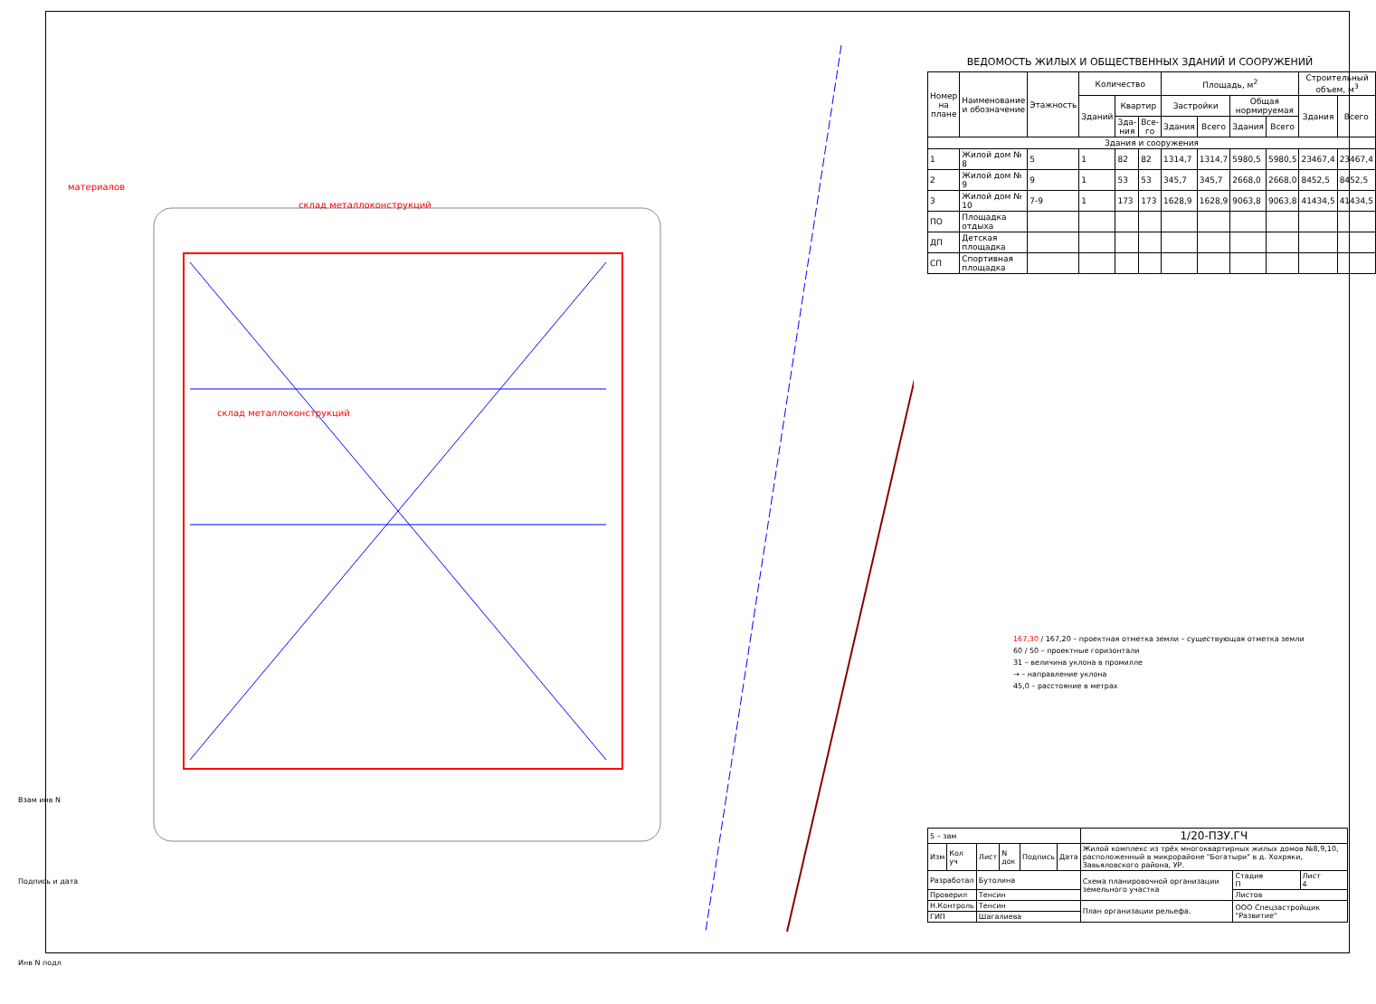склад металлоконструкций
склад металлоконструкций
материалов
ВЕДОМОСТЬ ЖИЛЫХ И ОБЩЕСТВЕННЫХ ЗДАНИЙ И СООРУЖЕНИЙ
| Номер на плане | Наименование и обозначение | Этажность | Количество | | | Площадь, м<sup>2</sup> | | | | Строительный объем, м<sup>3</sup> | |
| --- | --- | --- | --- | --- | --- | --- | --- | --- | --- | --- | --- |
| | | | Зданий | Квартир | | Застройки | | Общая нормируемая | | Здания | Всего |
| | | | | Зда-ния | Все-го | Здания | Всего | Здания | Всего | | |
| Здания и сооружения | | | | | | | | | | | |
| 1 | Жилой дом № 8 | 5 | 1 | 82 | 82 | 1314,7 | 1314,7 | 5980,5 | 5980,5 | 23467,4 | 23467,4 |
| 2 | Жилой дом № 9 | 9 | 1 | 53 | 53 | 345,7 | 345,7 | 2668,0 | 2668,0 | 8452,5 | 8452,5 |
| 3 | Жилой дом № 10 | 7-9 | 1 | 173 | 173 | 1628,9 | 1628,9 | 9063,8 | 9063,8 | 41434,5 | 41434,5 |
| ПО | Площадка отдыха | | | | | | | | | | |
| ДП | Детская площадка | | | | | | | | | | |
| СП | Спортивная площадка | | | | | | | | | | |
167,30 / 167,20 – проектная отметка земли – существующая отметка земли
60 / 50 – проектные горизонтали
31 – величина уклона в промилле
→ – направление уклона
45,0 – расстояние в метрах
| 5 – зам | | | | | | 1/20-ПЗУ.ГЧ | | |
| Изм | Кол уч | Лист | N док | Подпись | Дата | Жилой комплекс из трёх многоквартирных жилых домов №8,9,10, расположенный в микрорайоне "Богатыри" в д. Хохряки, Завьяловского района, УР. | | |
| Разработал | | Бутолина | | | | Схема планировочной организации земельного участка | Стадия П | Лист 4 |
| Проверил | | Тенсин | | | | | Листов | |
| Н.Контроль | | Тенсин | | | | План организации рельефа. | ООО Спецзастройщик "Развитие" | |
| ГИП | | Шагалиева | | | | | | |
Взам инв N
Подпись и дата
Инв N подл